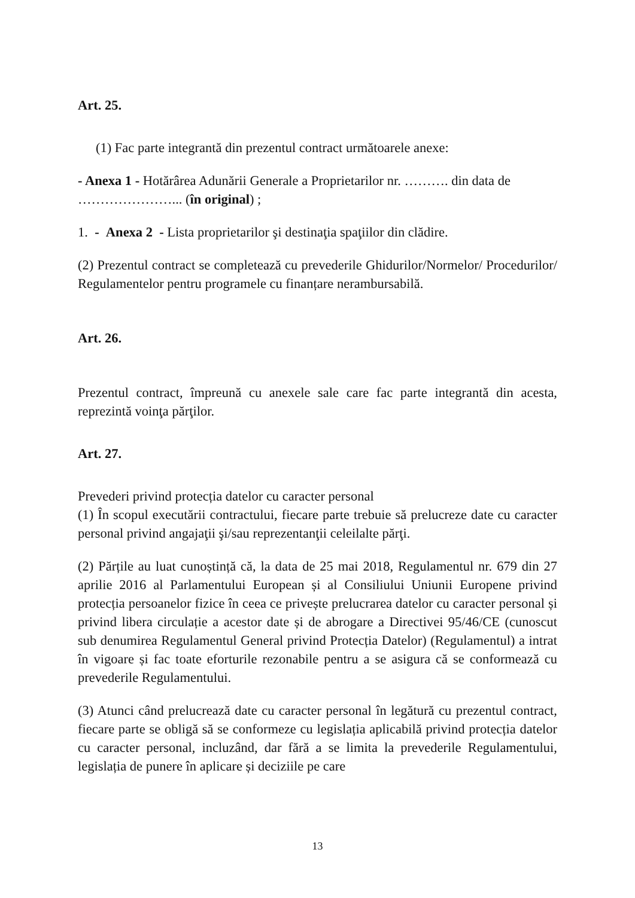Art. 25.
(1) Fac parte integrantă din prezentul contract următoarele anexe:
- Anexa 1 - Hotărârea Adunării Generale a Proprietarilor nr. ………. din data de …………………... (în original) ;
1. - Anexa 2 - Lista proprietarilor şi destinaţia spaţiilor din clădire.
(2) Prezentul contract se completează cu prevederile Ghidurilor/Normelor/ Procedurilor/ Regulamentelor pentru programele cu finanțare nerambursabilă.
Art. 26.
Prezentul contract, împreună cu anexele sale care fac parte integrantă din acesta, reprezintă voinţa părţilor.
Art. 27.
Prevederi privind protecția datelor cu caracter personal
(1) În scopul executării contractului, fiecare parte trebuie să prelucreze date cu caracter personal privind angajaţii şi/sau reprezentanţii celeilalte părţi.
(2) Părțile au luat cunoștință că, la data de 25 mai 2018, Regulamentul nr. 679 din 27 aprilie 2016 al Parlamentului European și al Consiliului Uniunii Europene privind protecția persoanelor fizice în ceea ce privește prelucrarea datelor cu caracter personal și privind libera circulație a acestor date și de abrogare a Directivei 95/46/CE (cunoscut sub denumirea Regulamentul General privind Protecția Datelor) (Regulamentul) a intrat în vigoare și fac toate eforturile rezonabile pentru a se asigura că se conformează cu prevederile Regulamentului.
(3) Atunci când prelucrează date cu caracter personal în legătură cu prezentul contract, fiecare parte se obligă să se conformeze cu legislația aplicabilă privind protecția datelor cu caracter personal, incluzând, dar fără a se limita la prevederile Regulamentului, legislația de punere în aplicare și deciziile pe care
13